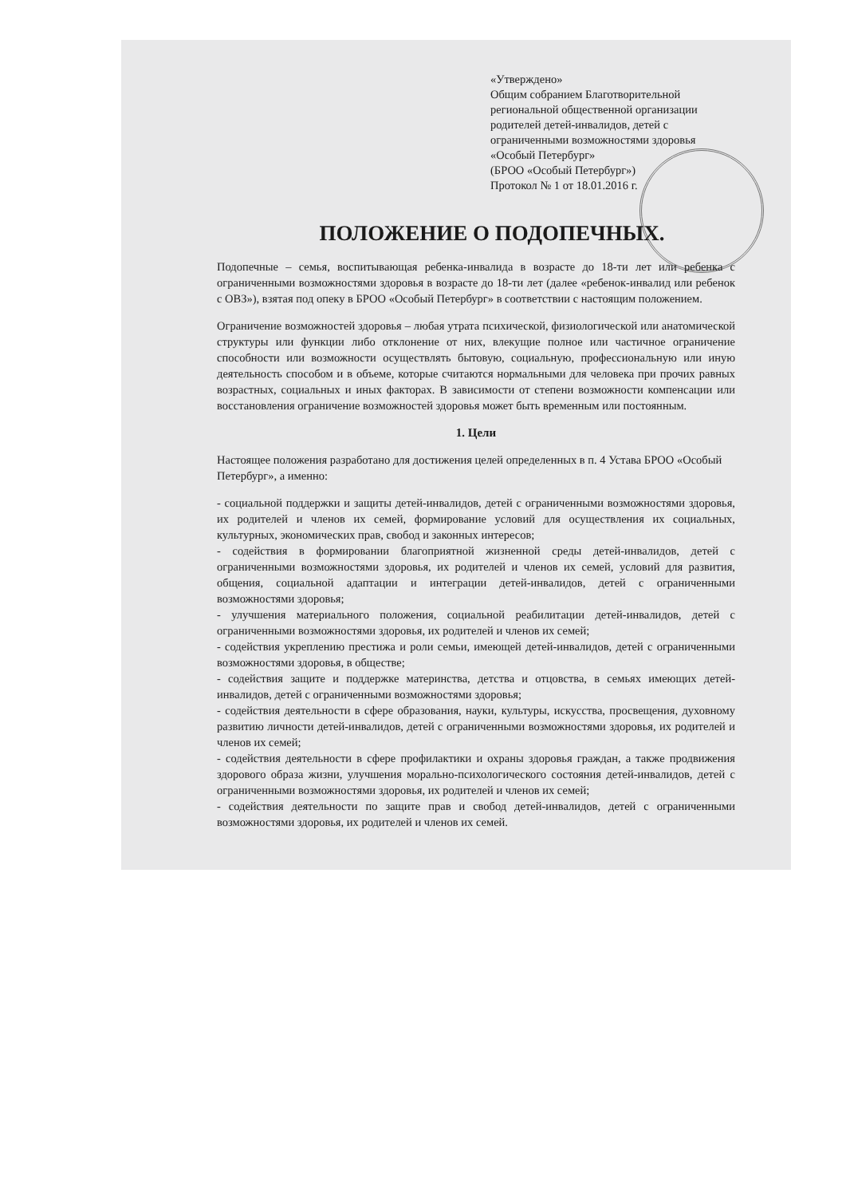«Утверждено»
Общим собранием Благотворительной региональной общественной организации родителей детей-инвалидов, детей с ограниченными возможностями здоровья «Особый Петербург»
(БРОО «Особый Петербург»)
Протокол № 1 от 18.01.2016 г.
ПОЛОЖЕНИЕ О ПОДОПЕЧНЫХ.
Подопечные – семья, воспитывающая ребенка-инвалида в возрасте до 18-ти лет или ребенка с ограниченными возможностями здоровья в возрасте до 18-ти лет (далее «ребенок-инвалид или ребенок с ОВЗ»), взятая под опеку в БРОО «Особый Петербург» в соответствии с настоящим положением.
Ограничение возможностей здоровья – любая утрата психической, физиологической или анатомической структуры или функции либо отклонение от них, влекущие полное или частичное ограничение способности или возможности осуществлять бытовую, социальную, профессиональную или иную деятельность способом и в объеме, которые считаются нормальными для человека при прочих равных возрастных, социальных и иных факторах. В зависимости от степени возможности компенсации или восстановления ограничение возможностей здоровья может быть временным или постоянным.
1. Цели
Настоящее положения разработано для достижения целей определенных в п. 4 Устава БРОО «Особый Петербург», а именно:
- социальной поддержки и защиты детей-инвалидов, детей с ограниченными возможностями здоровья, их родителей и членов их семей, формирование условий для осуществления их социальных, культурных, экономических прав, свобод и законных интересов;
- содействия в формировании благоприятной жизненной среды детей-инвалидов, детей с ограниченными возможностями здоровья, их родителей и членов их семей, условий для развития, общения, социальной адаптации и интеграции детей-инвалидов, детей с ограниченными возможностями здоровья;
- улучшения материального положения, социальной реабилитации детей-инвалидов, детей с ограниченными возможностями здоровья, их родителей и членов их семей;
- содействия укреплению престижа и роли семьи, имеющей детей-инвалидов, детей с ограниченными возможностями здоровья, в обществе;
- содействия защите и поддержке материнства, детства и отцовства, в семьях имеющих детей-инвалидов, детей с ограниченными возможностями здоровья;
- содействия деятельности в сфере образования, науки, культуры, искусства, просвещения, духовному развитию личности детей-инвалидов, детей с ограниченными возможностями здоровья, их родителей и членов их семей;
- содействия деятельности в сфере профилактики и охраны здоровья граждан, а также продвижения здорового образа жизни, улучшения морально-психологического состояния детей-инвалидов, детей с ограниченными возможностями здоровья, их родителей и членов их семей;
- содействия деятельности по защите прав и свобод детей-инвалидов, детей с ограниченными возможностями здоровья, их родителей и членов их семей.